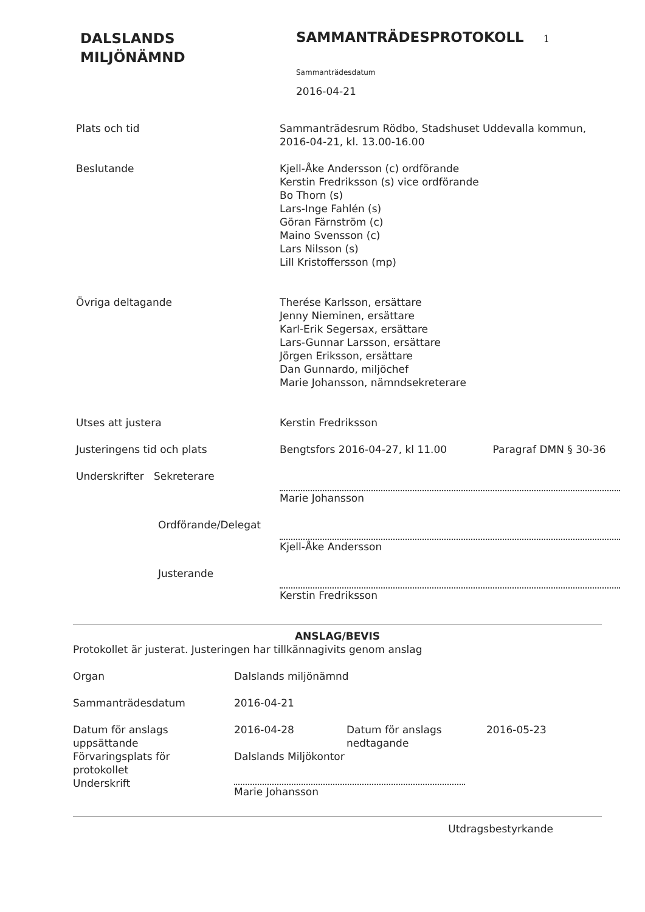DALSLANDS
MILJÖNÄMND
SAMMANTRÄDESPROTOKOLL 1
Sammanträdesdatum
2016-04-21
Plats och tid Sammanträdesrum Rödbo, Stadshuset Uddevalla kommun,
2016-04-21, kl. 13.00-16.00
Beslutande Kjell-Åke Andersson (c) ordförande
Kerstin Fredriksson (s) vice ordförande
Bo Thorn (s)
Lars-Inge Fahlén (s)
Göran Färnström (c)
Maino Svensson (c)
Lars Nilsson (s)
Lill Kristoffersson (mp)
Övriga deltagande Therése Karlsson, ersättare
Jenny Nieminen, ersättare
Karl-Erik Segersax, ersättare
Lars-Gunnar Larsson, ersättare
Jörgen Eriksson, ersättare
Dan Gunnardo, miljöchef
Marie Johansson, nämndsekreterare
Utses att justera Kerstin Fredriksson
Justeringens tid och plats Bengtsfors 2016-04-27, kl 11.00 Paragraf DMN § 30-36
Underskrifter Sekreterare Marie Johansson
Ordförande/Delegat Kjell-Åke Andersson
Justerande Kerstin Fredriksson
ANSLAG/BEVIS
Protokollet är justerat. Justeringen har tillkännagivits genom anslag
Organ Dalslands miljönämnd
Sammanträdesdatum 2016-04-21
Datum för anslags
uppsättande
2016-04-28 Datum för anslags
nedtagande
2016-05-23
Förvaringsplats för
protokollet
Underskrift
Dalslands Miljökontor
Marie Johansson
Utdragsbestyrkande